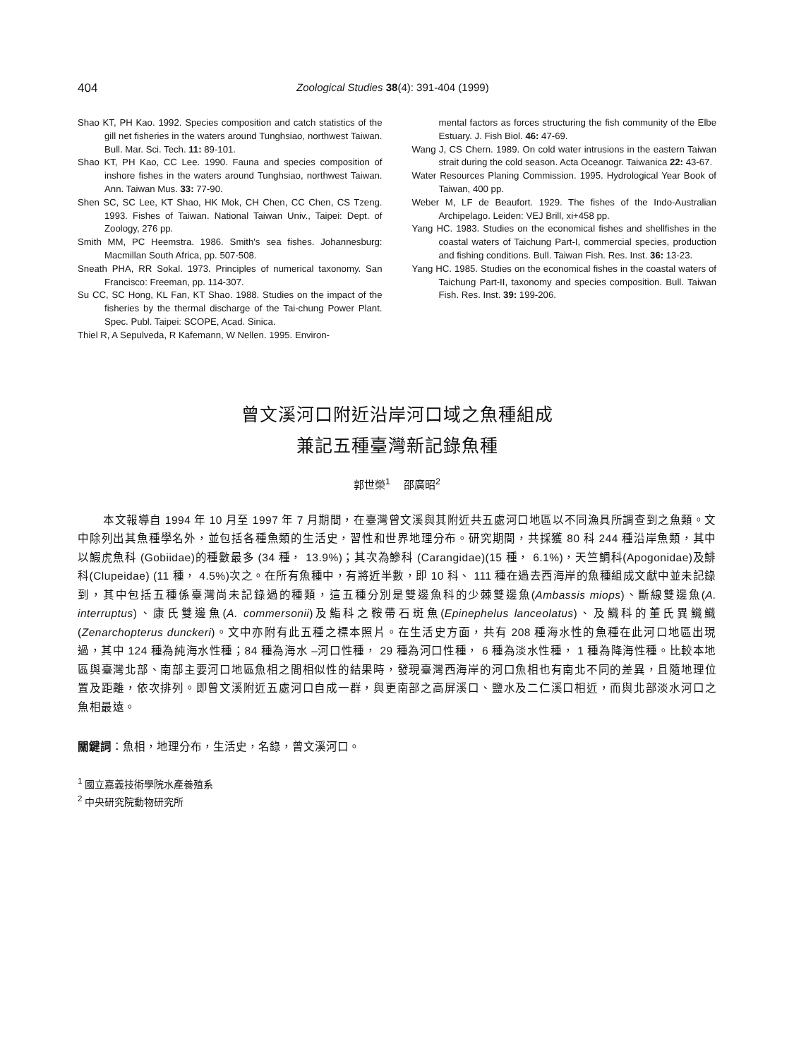404 Zoological Studies 38(4): 391-404 (1999)
Shao KT, PH Kao. 1992. Species composition and catch statistics of the gill net fisheries in the waters around Tunghsiao, northwest Taiwan. Bull. Mar. Sci. Tech. 11: 89-101.
Shao KT, PH Kao, CC Lee. 1990. Fauna and species composition of inshore fishes in the waters around Tunghsiao, northwest Taiwan. Ann. Taiwan Mus. 33: 77-90.
Shen SC, SC Lee, KT Shao, HK Mok, CH Chen, CC Chen, CS Tzeng. 1993. Fishes of Taiwan. National Taiwan Univ., Taipei: Dept. of Zoology, 276 pp.
Smith MM, PC Heemstra. 1986. Smith's sea fishes. Johannesburg: Macmillan South Africa, pp. 507-508.
Sneath PHA, RR Sokal. 1973. Principles of numerical taxonomy. San Francisco: Freeman, pp. 114-307.
Su CC, SC Hong, KL Fan, KT Shao. 1988. Studies on the impact of the fisheries by the thermal discharge of the Tai-chung Power Plant. Spec. Publ. Taipei: SCOPE, Acad. Sinica.
Thiel R, A Sepulveda, R Kafemann, W Nellen. 1995. Environ-
mental factors as forces structuring the fish community of the Elbe Estuary. J. Fish Biol. 46: 47-69.
Wang J, CS Chern. 1989. On cold water intrusions in the eastern Taiwan strait during the cold season. Acta Oceanogr. Taiwanica 22: 43-67.
Water Resources Planing Commission. 1995. Hydrological Year Book of Taiwan, 400 pp.
Weber M, LF de Beaufort. 1929. The fishes of the Indo-Australian Archipelago. Leiden: VEJ Brill, xi+458 pp.
Yang HC. 1983. Studies on the economical fishes and shellfishes in the coastal waters of Taichung Part-I, commercial species, production and fishing conditions. Bull. Taiwan Fish. Res. Inst. 36: 13-23.
Yang HC. 1985. Studies on the economical fishes in the coastal waters of Taichung Part-II, taxonomy and species composition. Bull. Taiwan Fish. Res. Inst. 39: 199-206.
曾文溪河口附近沿岸河口域之魚種組成
兼記五種臺灣新記錄魚種
郭世榮<sup>1</sup>　 邵廣昭<sup>2</sup>
本文報導自 1994 年 10 月至 1997 年 7 月期間，在臺灣曾文溪與其附近共五處河口地區以不同漁具所調查到之魚類。文中除列出其魚種學名外，並包括各種魚類的生活史，習性和世界地理分布。研究期間，共採獲 80 科 244 種沿岸魚類，其中以鰕虎魚科 (Gobiidae)的種數最多 (34 種， 13.9%)；其次為鰺科 (Carangidae)(15 種， 6.1%)，天竺鯛科(Apogonidae)及鯡科(Clupeidae) (11 種， 4.5%)次之。在所有魚種中，有將近半數，即 10 科、 111 種在過去西海岸的魚種組成文獻中並未記錄到，其中包括五種係臺灣尚未記錄過的種類，這五種分別是雙邊魚科的少棘雙邊魚(Ambassis miops)、斷線雙邊魚(A. interruptus)、康氏雙邊魚(A. commersonii)及鮨科之鞍帶石斑魚(Epinephelus lanceolatus)、及鱵科的董氏異鱵鱵(Zenarchopterus dunckeri)。文中亦附有此五種之標本照片。在生活史方面，共有 208 種海水性的魚種在此河口地區出現過，其中 124 種為純海水性種；84 種為海水 –河口性種， 29 種為河口性種， 6 種為淡水性種， 1 種為降海性種。比較本地區與臺灣北部、南部主要河口地區魚相之間相似性的結果時，發現臺灣西海岸的河口魚相也有南北不同的差異，且隨地理位置及距離，依次排列。即曾文溪附近五處河口自成一群，與更南部之高屏溪口、鹽水及二仁溪口相近，而與北部淡水河口之魚相最遠。
關鍵詞：魚相，地理分布，生活史，名錄，曾文溪河口。
<sup>1</sup> 國立嘉義技術學院水產養殖系
<sup>2</sup> 中央研究院動物研究所